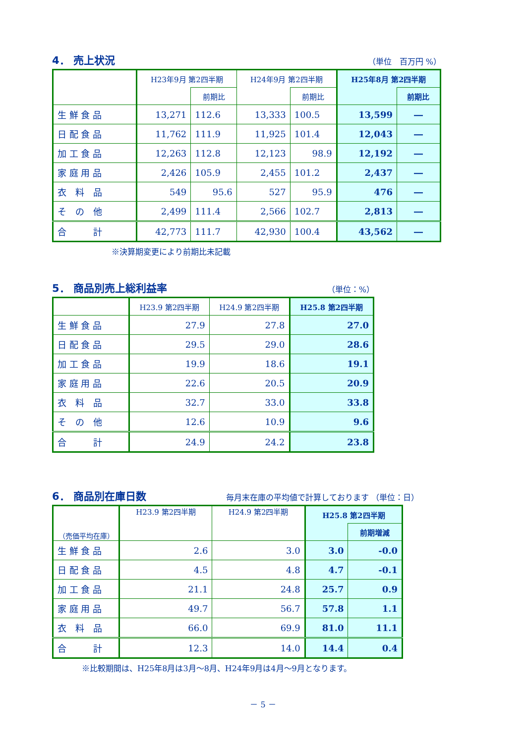4． 売上状況
（単位　百万円 %）
| | H23年9月 第2四半期 | | H24年9月 第2四半期 | | H25年8月 第2四半期 | |
| --- | --- | --- | --- | --- | --- | --- |
| | | 前期比 | | 前期比 | | 前期比 |
| 生 鮮 食 品 | 13,271 | 112.6 | 13,333 | 100.5 | 13,599 | ― |
| 日 配 食 品 | 11,762 | 111.9 | 11,925 | 101.4 | 12,043 | ― |
| 加 工 食 品 | 12,263 | 112.8 | 12,123 | 98.9 | 12,192 | ― |
| 家 庭 用 品 | 2,426 | 105.9 | 2,455 | 101.2 | 2,437 | ― |
| 衣 料 品 | 549 | 95.6 | 527 | 95.9 | 476 | ― |
| そ の 他 | 2,499 | 111.4 | 2,566 | 102.7 | 2,813 | ― |
| 合 計 | 42,773 | 111.7 | 42,930 | 100.4 | 43,562 | ― |
※決算期変更により前期比未記載
5． 商品別売上総利益率
（単位：%）
| | H23.9 第2四半期 | H24.9 第2四半期 | H25.8 第2四半期 |
| --- | --- | --- | --- |
| 生 鮮 食 品 | 27.9 | 27.8 | 27.0 |
| 日 配 食 品 | 29.5 | 29.0 | 28.6 |
| 加 工 食 品 | 19.9 | 18.6 | 19.1 |
| 家 庭 用 品 | 22.6 | 20.5 | 20.9 |
| 衣 料 品 | 32.7 | 33.0 | 33.8 |
| そ の 他 | 12.6 | 10.9 | 9.6 |
| 合 計 | 24.9 | 24.2 | 23.8 |
6． 商品別在庫日数
毎月末在庫の平均値で計算しております （単位：日）
| （売価平均在庫） | H23.9 第2四半期 | H24.9 第2四半期 | H25.8 第2四半期 | |
| --- | --- | --- | --- | --- |
| | | | | 前期増減 |
| 生 鮮 食 品 | 2.6 | 3.0 | 3.0 | -0.0 |
| 日 配 食 品 | 4.5 | 4.8 | 4.7 | -0.1 |
| 加 工 食 品 | 21.1 | 24.8 | 25.7 | 0.9 |
| 家 庭 用 品 | 49.7 | 56.7 | 57.8 | 1.1 |
| 衣 料 品 | 66.0 | 69.9 | 81.0 | 11.1 |
| 合 計 | 12.3 | 14.0 | 14.4 | 0.4 |
※比較期間は、H25年8月は3月～8月、H24年9月は4月～9月となります。
－ 5 －